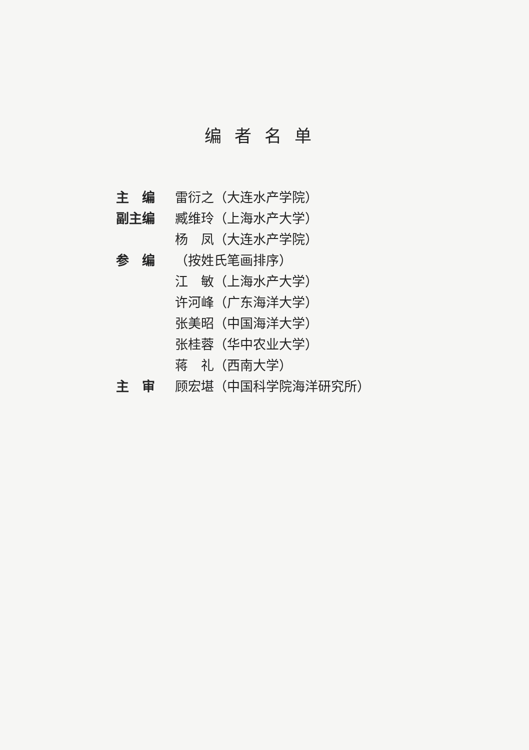编者名单
主　编 雷衍之（大连水产学院）
副主编 臧维玲（上海水产大学）
杨　凤（大连水产学院）
参　编 （按姓氏笔画排序）
江　敏（上海水产大学）
许河峰（广东海洋大学）
张美昭（中国海洋大学）
张桂蓉（华中农业大学）
蒋　礼（西南大学）
主　审 顾宏堪（中国科学院海洋研究所）